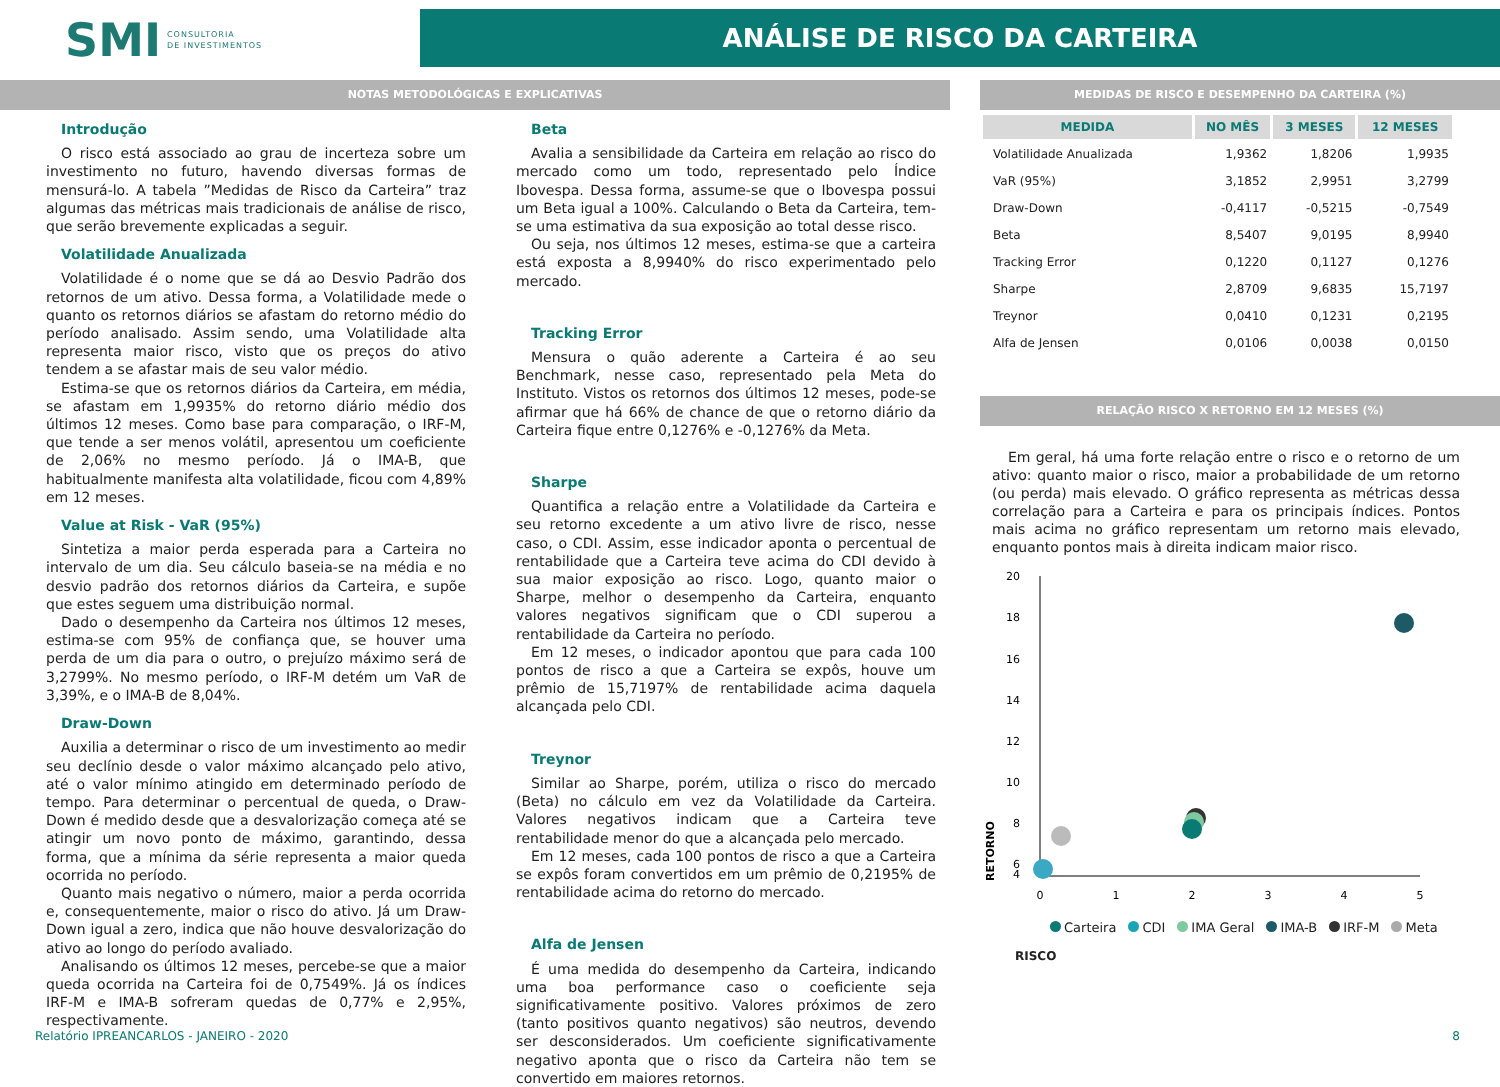SMI CONSULTORIA
DE INVESTIMENTOS
ANÁLISE DE RISCO DA CARTEIRA
NOTAS METODOLÓGICAS E EXPLICATIVAS
Introdução
O risco está associado ao grau de incerteza sobre um investimento no futuro, havendo diversas formas de mensurá-lo. A tabela ”Medidas de Risco da Carteira” traz algumas das métricas mais tradicionais de análise de risco, que serão brevemente explicadas a seguir.
Volatilidade Anualizada
Volatilidade é o nome que se dá ao Desvio Padrão dos retornos de um ativo. Dessa forma, a Volatilidade mede o quanto os retornos diários se afastam do retorno médio do período analisado. Assim sendo, uma Volatilidade alta representa maior risco, visto que os preços do ativo tendem a se afastar mais de seu valor médio.
Estima-se que os retornos diários da Carteira, em média, se afastam em 1,9935% do retorno diário médio dos últimos 12 meses. Como base para comparação, o IRF-M, que tende a ser menos volátil, apresentou um coeficiente de 2,06% no mesmo período. Já o IMA-B, que habitualmente manifesta alta volatilidade, ficou com 4,89% em 12 meses.
Value at Risk - VaR (95%)
Sintetiza a maior perda esperada para a Carteira no intervalo de um dia. Seu cálculo baseia-se na média e no desvio padrão dos retornos diários da Carteira, e supõe que estes seguem uma distribuição normal.
Dado o desempenho da Carteira nos últimos 12 meses, estima-se com 95% de confiança que, se houver uma perda de um dia para o outro, o prejuízo máximo será de 3,2799%. No mesmo período, o IRF-M detém um VaR de 3,39%, e o IMA-B de 8,04%.
Draw-Down
Auxilia a determinar o risco de um investimento ao medir seu declínio desde o valor máximo alcançado pelo ativo, até o valor mínimo atingido em determinado período de tempo. Para determinar o percentual de queda, o Draw-Down é medido desde que a desvalorização começa até se atingir um novo ponto de máximo, garantindo, dessa forma, que a mínima da série representa a maior queda ocorrida no período.
Quanto mais negativo o número, maior a perda ocorrida e, consequentemente, maior o risco do ativo. Já um Draw-Down igual a zero, indica que não houve desvalorização do ativo ao longo do período avaliado.
Analisando os últimos 12 meses, percebe-se que a maior queda ocorrida na Carteira foi de 0,7549%. Já os índices IRF-M e IMA-B sofreram quedas de 0,77% e 2,95%, respectivamente.
Beta
Avalia a sensibilidade da Carteira em relação ao risco do mercado como um todo, representado pelo Índice Ibovespa. Dessa forma, assume-se que o Ibovespa possui um Beta igual a 100%. Calculando o Beta da Carteira, tem-se uma estimativa da sua exposição ao total desse risco.
Ou seja, nos últimos 12 meses, estima-se que a carteira está exposta a 8,9940% do risco experimentado pelo mercado.
Tracking Error
Mensura o quão aderente a Carteira é ao seu Benchmark, nesse caso, representado pela Meta do Instituto. Vistos os retornos dos últimos 12 meses, pode-se afirmar que há 66% de chance de que o retorno diário da Carteira fique entre 0,1276% e -0,1276% da Meta.
Sharpe
Quantifica a relação entre a Volatilidade da Carteira e seu retorno excedente a um ativo livre de risco, nesse caso, o CDI. Assim, esse indicador aponta o percentual de rentabilidade que a Carteira teve acima do CDI devido à sua maior exposição ao risco. Logo, quanto maior o Sharpe, melhor o desempenho da Carteira, enquanto valores negativos significam que o CDI superou a rentabilidade da Carteira no período.
Em 12 meses, o indicador apontou que para cada 100 pontos de risco a que a Carteira se expôs, houve um prêmio de 15,7197% de rentabilidade acima daquela alcançada pelo CDI.
Treynor
Similar ao Sharpe, porém, utiliza o risco do mercado (Beta) no cálculo em vez da Volatilidade da Carteira. Valores negativos indicam que a Carteira teve rentabilidade menor do que a alcançada pelo mercado.
Em 12 meses, cada 100 pontos de risco a que a Carteira se expôs foram convertidos em um prêmio de 0,2195% de rentabilidade acima do retorno do mercado.
Alfa de Jensen
É uma medida do desempenho da Carteira, indicando uma boa performance caso o coeficiente seja significativamente positivo. Valores próximos de zero (tanto positivos quanto negativos) são neutros, devendo ser desconsiderados. Um coeficiente significativamente negativo aponta que o risco da Carteira não tem se convertido em maiores retornos.
MEDIDAS DE RISCO E DESEMPENHO DA CARTEIRA (%)
| MEDIDA | NO MÊS | 3 MESES | 12 MESES |
| --- | --- | --- | --- |
| Volatilidade Anualizada | 1,9362 | 1,8206 | 1,9935 |
| VaR (95%) | 3,1852 | 2,9951 | 3,2799 |
| Draw-Down | -0,4117 | -0,5215 | -0,7549 |
| Beta | 8,5407 | 9,0195 | 8,9940 |
| Tracking Error | 0,1220 | 0,1127 | 0,1276 |
| Sharpe | 2,8709 | 9,6835 | 15,7197 |
| Treynor | 0,0410 | 0,1231 | 0,2195 |
| Alfa de Jensen | 0,0106 | 0,0038 | 0,0150 |
RELAÇÃO RISCO X RETORNO EM 12 MESES (%)
Em geral, há uma forte relação entre o risco e o retorno de um ativo: quanto maior o risco, maior a probabilidade de um retorno (ou perda) mais elevado. O gráfico representa as métricas dessa correlação para a Carteira e para os principais índices. Pontos mais acima no gráfico representam um retorno mais elevado, enquanto pontos mais à direita indicam maior risco.
20
18
16
14
12
10
8
6
4
0
1
2
3
4
5
RETORNO
Carteira CDI IMA Geral IMA-B IRF-M Meta
RISCO
Relatório IPREANCARLOS - JANEIRO - 2020 8